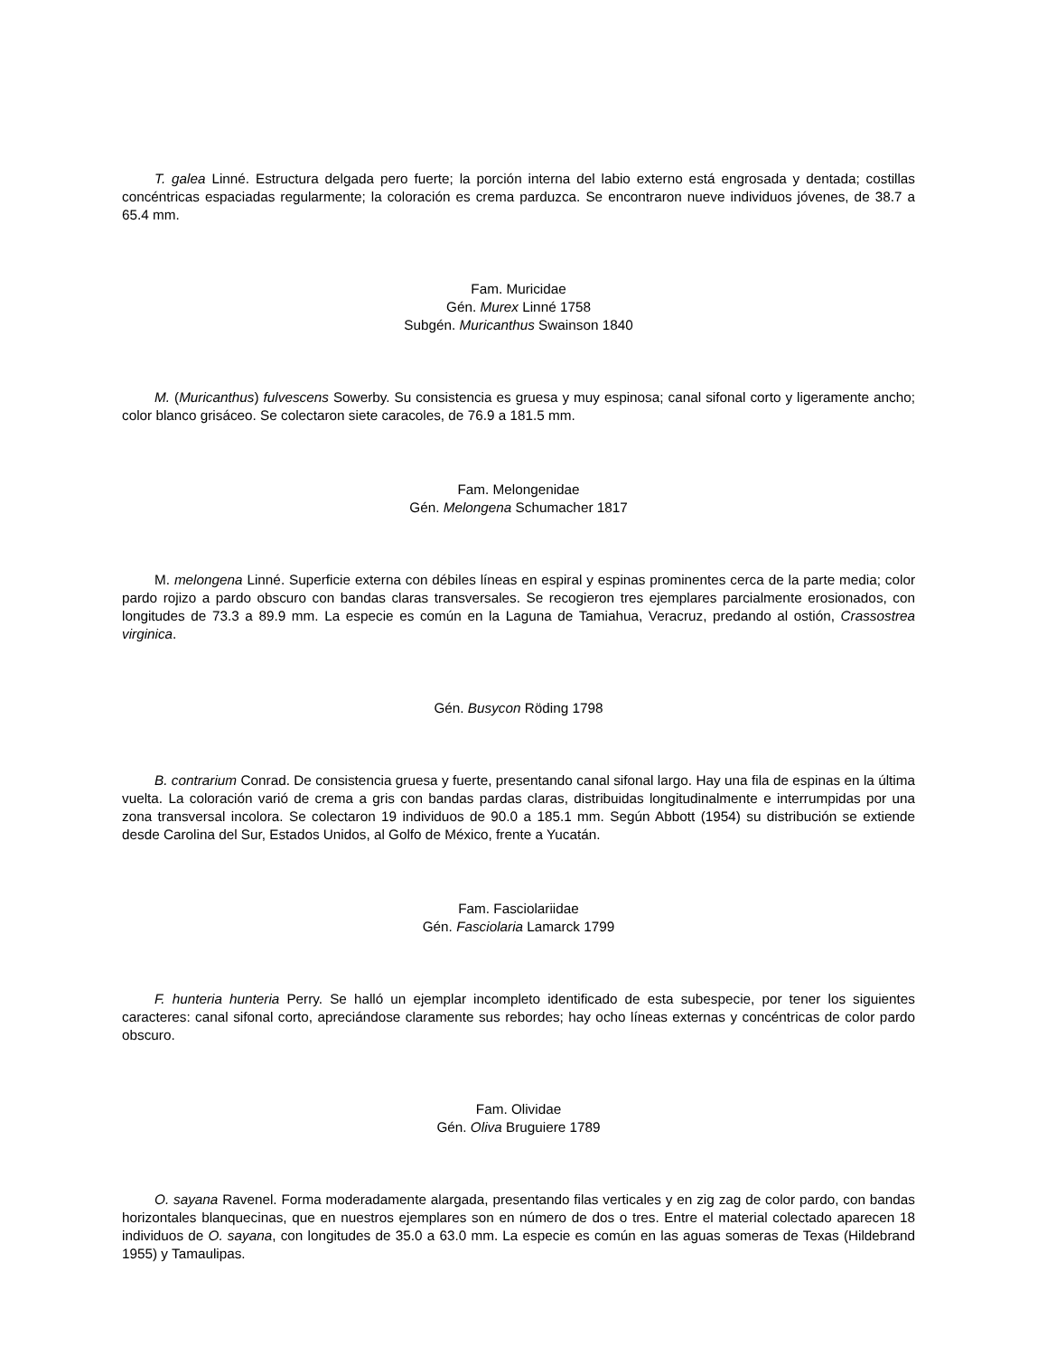T. galea Linné. Estructura delgada pero fuerte; la porción interna del labio externo está engrosada y dentada; costillas concéntricas espaciadas regularmente; la coloración es crema parduzca. Se encontraron nueve individuos jóvenes, de 38.7 a 65.4 mm.
Fam. Muricidae
Gén. Murex Linné 1758
Subgén. Muricanthus Swainson 1840
M. (Muricanthus) fulvescens Sowerby. Su consistencia es gruesa y muy espinosa; canal sifonal corto y ligeramente ancho; color blanco grisáceo. Se colectaron siete caracoles, de 76.9 a 181.5 mm.
Fam. Melongenidae
Gén. Melongena Schumacher 1817
M. melongena Linné. Superficie externa con débiles líneas en espiral y espinas prominentes cerca de la parte media; color pardo rojizo a pardo obscuro con bandas claras transversales. Se recogieron tres ejemplares parcialmente erosionados, con longitudes de 73.3 a 89.9 mm. La especie es común en la Laguna de Tamiahua, Veracruz, predando al ostión, Crassostrea virginica.
Gén. Busycon Röding 1798
B. contrarium Conrad. De consistencia gruesa y fuerte, presentando canal sifonal largo. Hay una fila de espinas en la última vuelta. La coloración varió de crema a gris con bandas pardas claras, distribuidas longitudinalmente e interrumpidas por una zona transversal incolora. Se colectaron 19 individuos de 90.0 a 185.1 mm. Según Abbott (1954) su distribución se extiende desde Carolina del Sur, Estados Unidos, al Golfo de México, frente a Yucatán.
Fam. Fasciolariidae
Gén. Fasciolaria Lamarck 1799
F. hunteria hunteria Perry. Se halló un ejemplar incompleto identificado de esta subespecie, por tener los siguientes caracteres: canal sifonal corto, apreciándose claramente sus rebordes; hay ocho líneas externas y concéntricas de color pardo obscuro.
Fam. Olividae
Gén. Oliva Bruguiere 1789
O. sayana Ravenel. Forma moderadamente alargada, presentando filas verticales y en zig zag de color pardo, con bandas horizontales blanquecinas, que en nuestros ejemplares son en número de dos o tres. Entre el material colectado aparecen 18 individuos de O. sayana, con longitudes de 35.0 a 63.0 mm. La especie es común en las aguas someras de Texas (Hildebrand 1955) y Tamaulipas.